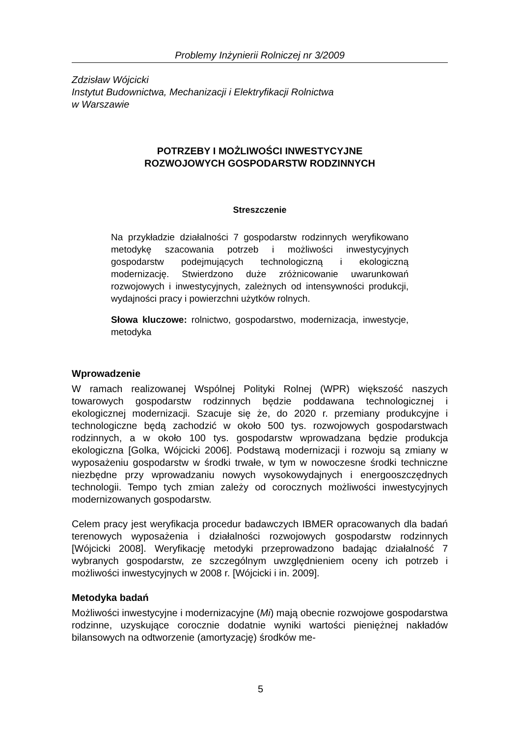Problemy Inżynierii Rolniczej nr 3/2009
Zdzisław Wójcicki
Instytut Budownictwa, Mechanizacji i Elektryfikacji Rolnictwa
w Warszawie
POTRZEBY I MOŻLIWOŚCI INWESTYCYJNE
ROZWOJOWYCH GOSPODARSTW RODZINNYCH
Streszczenie
Na przykładzie działalności 7 gospodarstw rodzinnych weryfikowano metodykę szacowania potrzeb i możliwości inwestycyjnych gospodarstw podejmujących technologiczną i ekologiczną modernizację. Stwierdzono duże zróżnicowanie uwarunkowań rozwojowych i inwestycyjnych, zależnych od intensywności produkcji, wydajności pracy i powierzchni użytków rolnych.
Słowa kluczowe: rolnictwo, gospodarstwo, modernizacja, inwestycje, metodyka
Wprowadzenie
W ramach realizowanej Wspólnej Polityki Rolnej (WPR) większość naszych towarowych gospodarstw rodzinnych będzie poddawana technologicznej i ekologicznej modernizacji. Szacuje się że, do 2020 r. przemiany produkcyjne i technologiczne będą zachodzić w około 500 tys. rozwojowych gospodarstwach rodzinnych, a w około 100 tys. gospodarstw wprowadzana będzie produkcja ekologiczna [Golka, Wójcicki 2006]. Podstawą modernizacji i rozwoju są zmiany w wyposażeniu gospodarstw w środki trwałe, w tym w nowoczesne środki techniczne niezbędne przy wprowadzaniu nowych wysokowydajnych i energooszczędnych technologii. Tempo tych zmian zależy od corocznych możliwości inwestycyjnych modernizowanych gospodarstw.
Celem pracy jest weryfikacja procedur badawczych IBMER opracowanych dla badań terenowych wyposażenia i działalności rozwojowych gospodarstw rodzinnych [Wójcicki 2008]. Weryfikację metodyki przeprowadzono badając działalność 7 wybranych gospodarstw, ze szczególnym uwzględnieniem oceny ich potrzeb i możliwości inwestycyjnych w 2008 r. [Wójcicki i in. 2009].
Metodyka badań
Możliwości inwestycyjne i modernizacyjne (Mi) mają obecnie rozwojowe gospodarstwa rodzinne, uzyskujące corocznie dodatnie wyniki wartości pieniężnej nakładów bilansowych na odtworzenie (amortyzację) środków me-
5